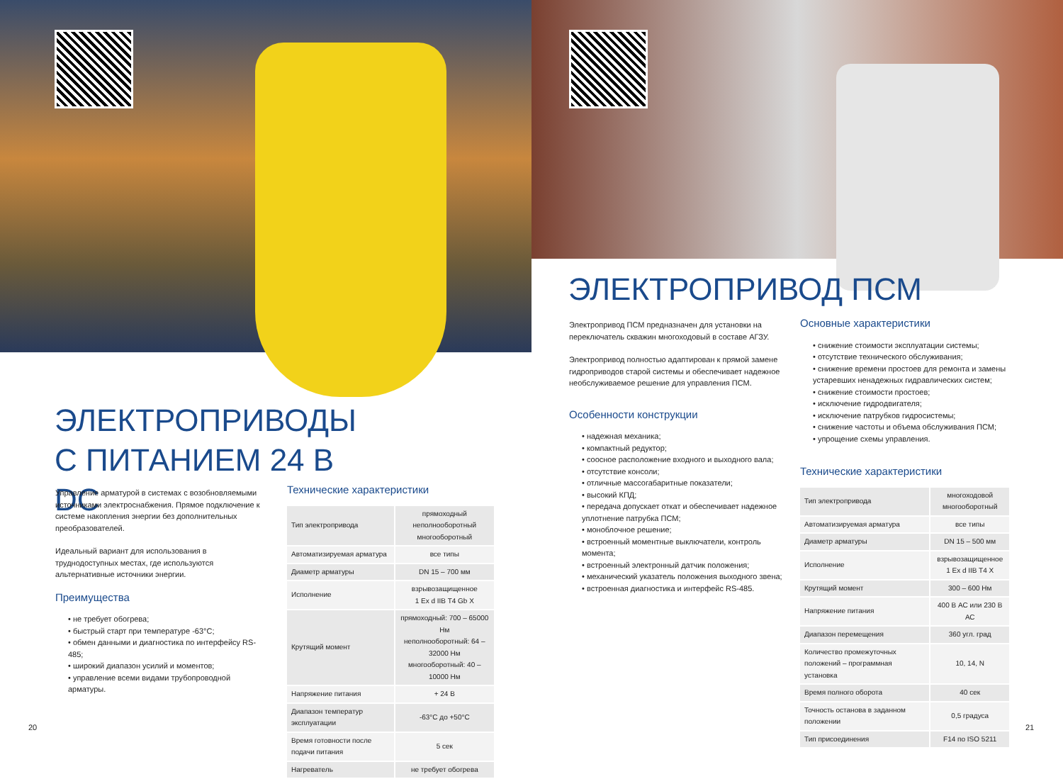ЭЛЕКТРОПРИВОДЫ
С ПИТАНИЕМ 24 В DC
Управление арматурой в системах с возобновляемыми источниками электроснабжения. Прямое подключение к системе накопления энергии без дополнительных преобразователей.
Идеальный вариант для использования в труднодоступных местах, где используются альтернативные источники энергии.
Преимущества
• не требует обогрева;
• быстрый старт при температуре -63°С;
• обмен данными и диагностика по интерфейсу RS-485;
• широкий диапазон усилий и моментов;
• управление всеми видами трубопроводной арматуры.
Технические характеристики
| Тип электропривода | прямоходный неполнооборотный многооборотный |
| Автоматизируемая арматура | все типы |
| Диаметр арматуры | DN 15 – 700 мм |
| Исполнение | взрывозащищенное 1 Ex d IIB T4 Gb X |
| Крутящий момент | прямоходный: 700 – 65000 Нм неполнооборотный: 64 – 32000 Нм многооборотный: 40 – 10000 Нм |
| Напряжение питания | + 24 В |
| Диапазон температур эксплуатации | -63°С до +50°С |
| Время готовности после подачи питания | 5 сек |
| Нагреватель | не требует обогрева |
ЭЛЕКТРОПРИВОД ПСМ
Электропривод ПСМ предназначен для установки на переключатель скважин многоходовый в составе АГЗУ.
Электропривод полностью адаптирован к прямой замене гидроприводов старой системы и обеспечивает надежное необслуживаемое решение для управления ПСМ.
Особенности конструкции
• надежная механика;
• компактный редуктор;
• соосное расположение входного и выходного вала;
• отсутствие консоли;
• отличные массогабаритные показатели;
• высокий КПД;
• передача допускает откат и обеспечивает надежное уплотнение патрубка ПСМ;
• моноблочное решение;
• встроенный моментные выключатели, контроль момента;
• встроенный электронный датчик положения;
• механический указатель положения выходного звена;
• встроенная диагностика и интерфейс RS-485.
Основные характеристики
• снижение стоимости эксплуатации системы;
• отсутствие технического обслуживания;
• снижение времени простоев для ремонта и замены устаревших ненадежных гидравлических систем;
• снижение стоимости простоев;
• исключение гидродвигателя;
• исключение патрубков гидросистемы;
• снижение частоты и объема обслуживания ПСМ;
• упрощение схемы управления.
Технические характеристики
| Тип электропривода | многоходовой многооборотный |
| Автоматизируемая арматура | все типы |
| Диаметр арматуры | DN 15 – 500 мм |
| Исполнение | взрывозащищенное 1 Ex d IIB T4 X |
| Крутящий момент | 300 – 600 Нм |
| Напряжение питания | 400 В АС или 230 В АС |
| Диапазон перемещения | 360 угл. град |
| Количество промежуточных положений – программная установка | 10, 14, N |
| Время полного оборота | 40 сек |
| Точность останова в заданном положении | 0,5 градуса |
| Тип присоединения | F14 по ISO 5211 |
20 21